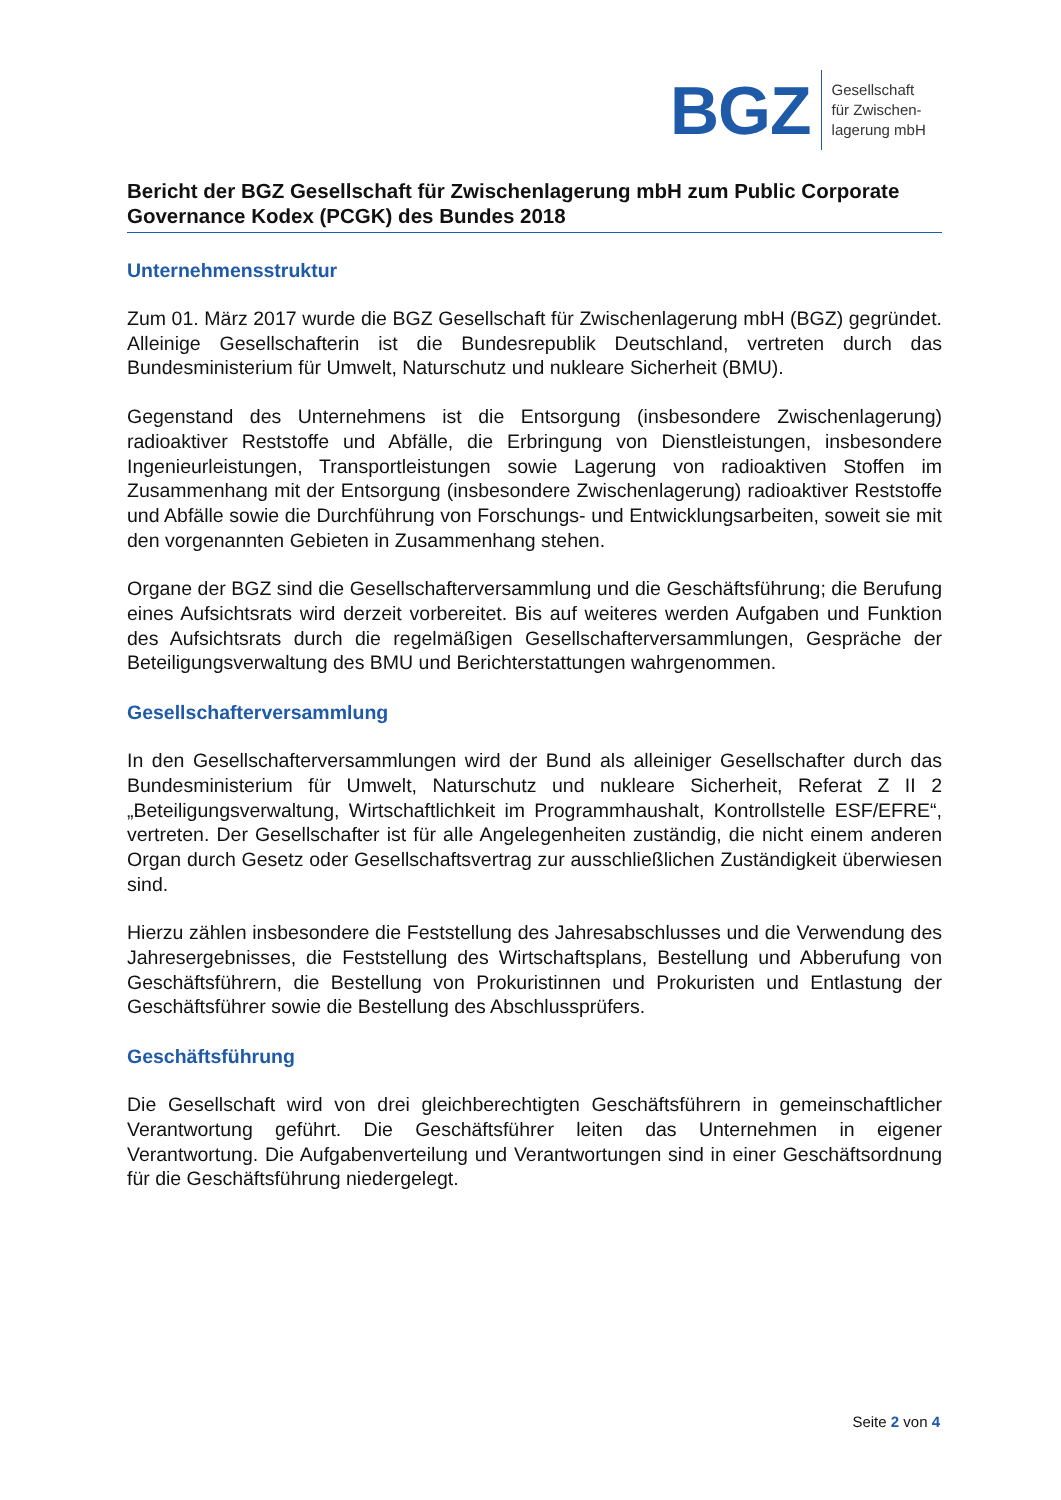BGZ
Gesellschaft
für Zwischen-
lagerung mbH
Bericht der BGZ Gesellschaft für Zwischenlagerung mbH zum Public Corporate Governance Kodex (PCGK) des Bundes 2018
Unternehmensstruktur
Zum 01. März 2017 wurde die BGZ Gesellschaft für Zwischenlagerung mbH (BGZ) gegründet. Alleinige Gesellschafterin ist die Bundesrepublik Deutschland, vertreten durch das Bundesministerium für Umwelt, Naturschutz und nukleare Sicherheit (BMU).
Gegenstand des Unternehmens ist die Entsorgung (insbesondere Zwischenlagerung) radioaktiver Reststoffe und Abfälle, die Erbringung von Dienstleistungen, insbesondere Ingenieurleistungen, Transportleistungen sowie Lagerung von radioaktiven Stoffen im Zusammenhang mit der Entsorgung (insbesondere Zwischenlagerung) radioaktiver Reststoffe und Abfälle sowie die Durchführung von Forschungs- und Entwicklungsarbeiten, soweit sie mit den vorgenannten Gebieten in Zusammenhang stehen.
Organe der BGZ sind die Gesellschafterversammlung und die Geschäftsführung; die Berufung eines Aufsichtsrats wird derzeit vorbereitet. Bis auf weiteres werden Aufgaben und Funktion des Aufsichtsrats durch die regelmäßigen Gesellschafterversammlungen, Gespräche der Beteiligungsverwaltung des BMU und Berichterstattungen wahrgenommen.
Gesellschafterversammlung
In den Gesellschafterversammlungen wird der Bund als alleiniger Gesellschafter durch das Bundesministerium für Umwelt, Naturschutz und nukleare Sicherheit, Referat Z II 2 „Beteiligungsverwaltung, Wirtschaftlichkeit im Programmhaushalt, Kontrollstelle ESF/EFRE“, vertreten. Der Gesellschafter ist für alle Angelegenheiten zuständig, die nicht einem anderen Organ durch Gesetz oder Gesellschaftsvertrag zur ausschließlichen Zuständigkeit überwiesen sind.
Hierzu zählen insbesondere die Feststellung des Jahresabschlusses und die Verwendung des Jahresergebnisses, die Feststellung des Wirtschaftsplans, Bestellung und Abberufung von Geschäftsführern, die Bestellung von Prokuristinnen und Prokuristen und Entlastung der Geschäftsführer sowie die Bestellung des Abschlussprüfers.
Geschäftsführung
Die Gesellschaft wird von drei gleichberechtigten Geschäftsführern in gemeinschaftlicher Verantwortung geführt. Die Geschäftsführer leiten das Unternehmen in eigener Verantwortung. Die Aufgabenverteilung und Verantwortungen sind in einer Geschäftsordnung für die Geschäftsführung niedergelegt.
Seite 2 von 4